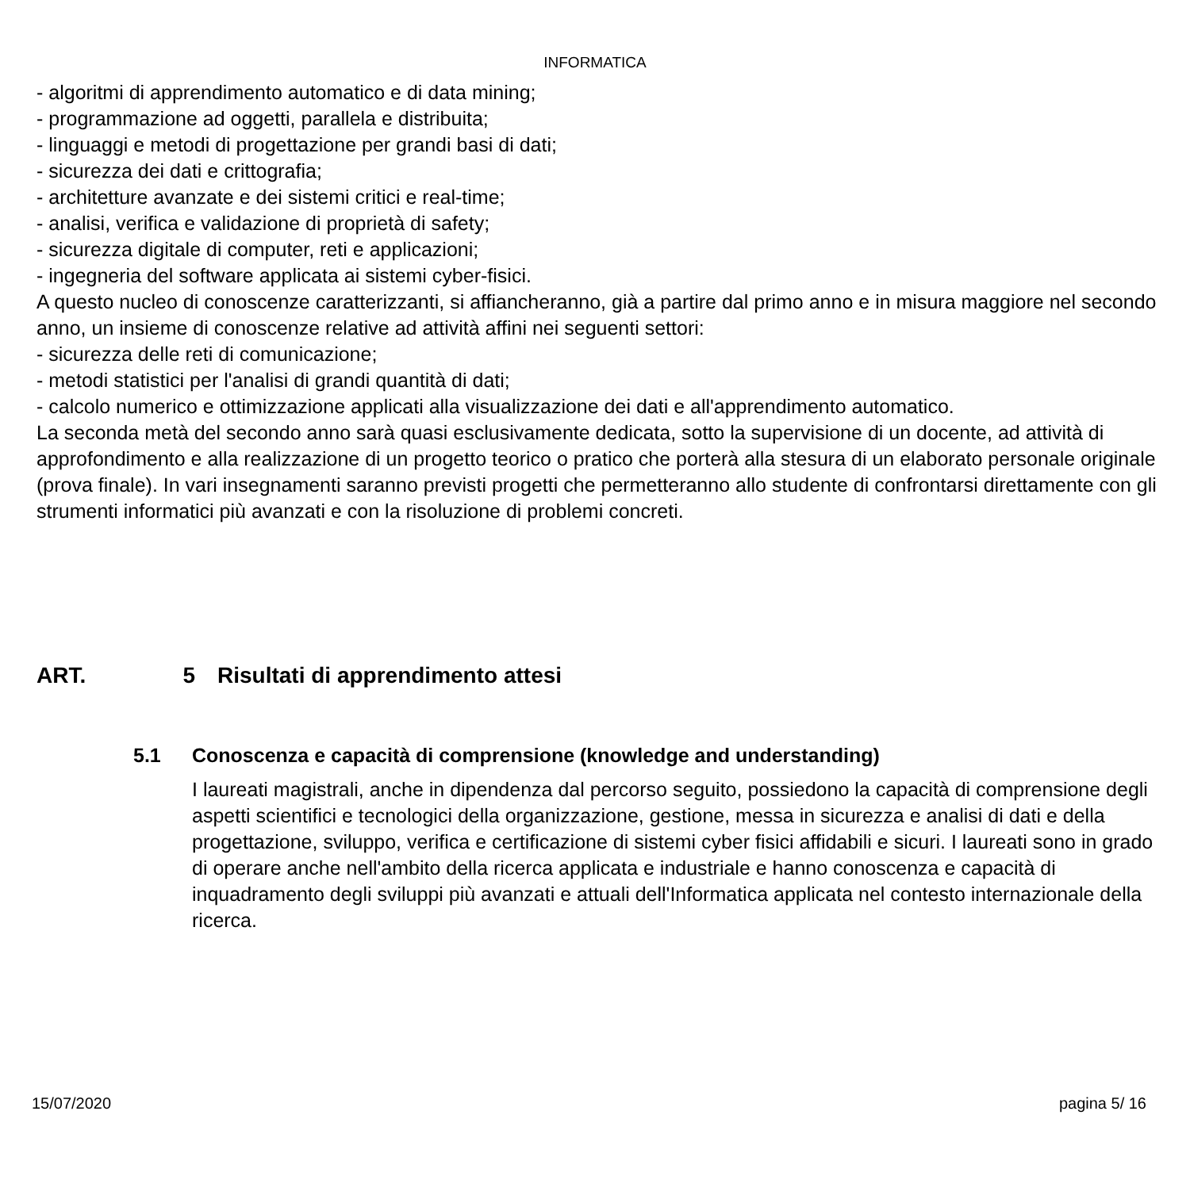INFORMATICA
- algoritmi di apprendimento automatico e di data mining;
- programmazione ad oggetti, parallela e distribuita;
- linguaggi e metodi di progettazione per grandi basi di dati;
- sicurezza dei dati e crittografia;
- architetture avanzate e dei sistemi critici e real-time;
- analisi, verifica e validazione di proprietà di safety;
- sicurezza digitale di computer, reti e applicazioni;
- ingegneria del software applicata ai sistemi cyber-fisici.
A questo nucleo di conoscenze caratterizzanti, si affiancheranno, già a partire dal primo anno e in misura maggiore nel secondo anno, un insieme di conoscenze relative ad attività affini nei seguenti settori:
- sicurezza delle reti di comunicazione;
- metodi statistici per l'analisi di grandi quantità di dati;
- calcolo numerico e ottimizzazione applicati alla visualizzazione dei dati e all'apprendimento automatico.
La seconda metà del secondo anno sarà quasi esclusivamente dedicata, sotto la supervisione di un docente, ad attività di approfondimento e alla realizzazione di un progetto teorico o pratico che porterà alla stesura di un elaborato personale originale (prova finale). In vari insegnamenti saranno previsti progetti che permetteranno allo studente di confrontarsi direttamente con gli strumenti informatici più avanzati e con la risoluzione di problemi concreti.
ART. 5 Risultati di apprendimento attesi
5.1 Conoscenza e capacità di comprensione (knowledge and understanding)
I laureati magistrali, anche in dipendenza dal percorso seguito, possiedono la capacità di comprensione degli aspetti scientifici e tecnologici della organizzazione, gestione, messa in sicurezza e analisi di dati e della progettazione, sviluppo, verifica e certificazione di sistemi cyber fisici affidabili e sicuri. I laureati sono in grado di operare anche nell'ambito della ricerca applicata e industriale e hanno conoscenza e capacità di inquadramento degli sviluppi più avanzati e attuali dell'Informatica applicata nel contesto internazionale della ricerca.
15/07/2020 pagina 5/ 16